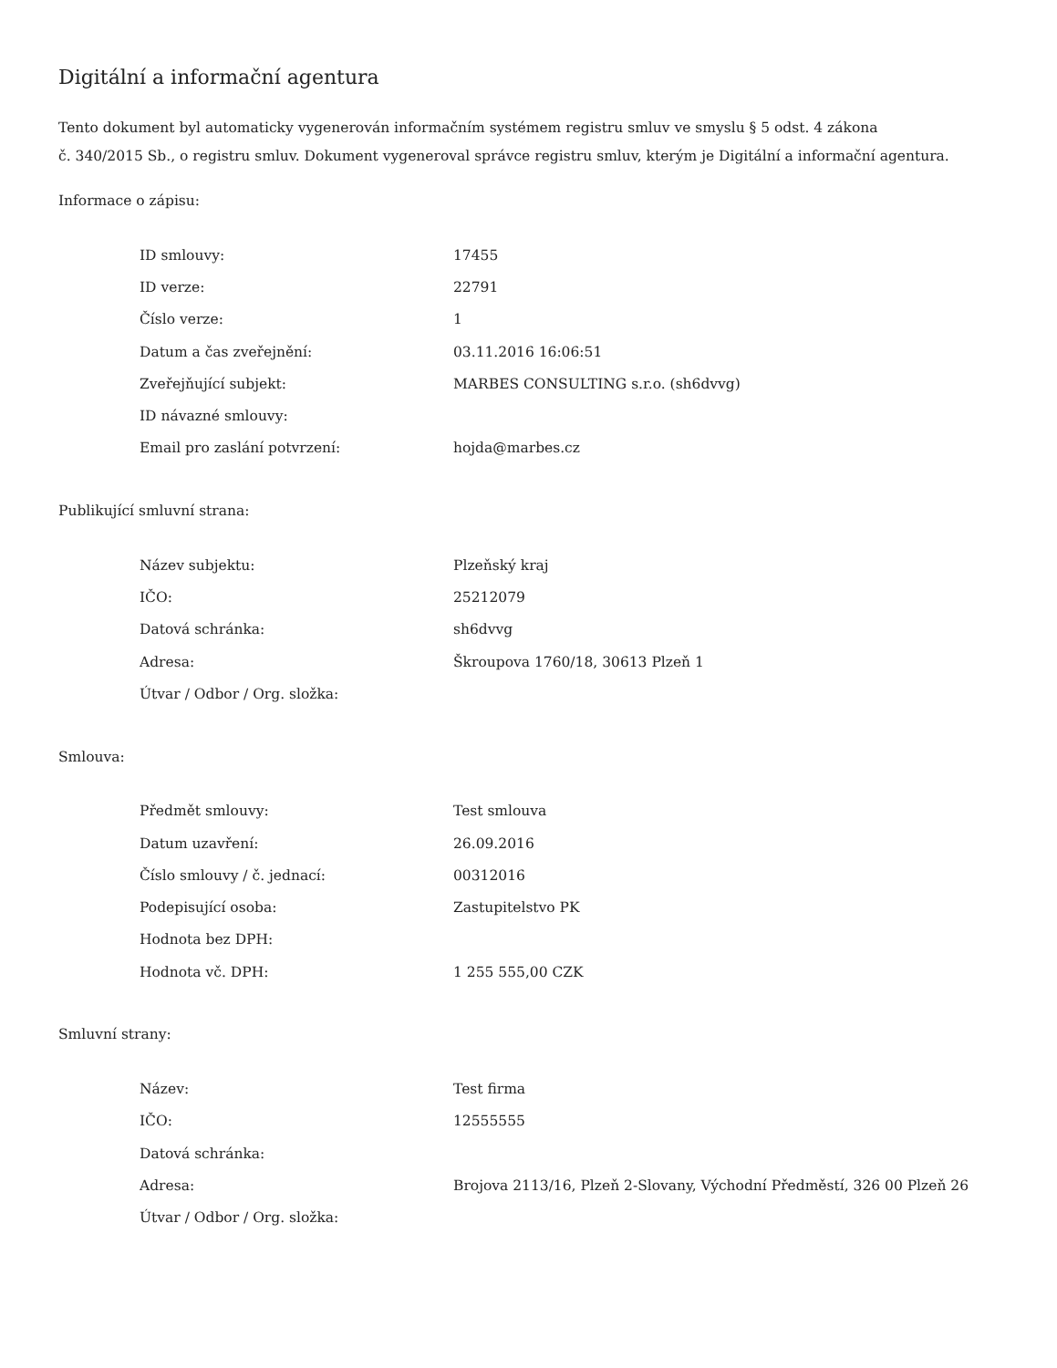Digitální a informační agentura
Tento dokument byl automaticky vygenerován informačním systémem registru smluv ve smyslu § 5 odst. 4 zákona
č. 340/2015 Sb., o registru smluv. Dokument vygeneroval správce registru smluv, kterým je Digitální a informační agentura.
Informace o zápisu:
| ID smlouvy: | 17455 |
| ID verze: | 22791 |
| Číslo verze: | 1 |
| Datum a čas zveřejnění: | 03.11.2016 16:06:51 |
| Zveřejňující subjekt: | MARBES CONSULTING s.r.o. (sh6dvvg) |
| ID návazné smlouvy: | |
| Email pro zaslání potvrzení: | hojda@marbes.cz |
Publikující smluvní strana:
| Název subjektu: | Plzeňský kraj |
| IČO: | 25212079 |
| Datová schránka: | sh6dvvg |
| Adresa: | Škroupova 1760/18, 30613 Plzeň 1 |
| Útvar / Odbor / Org. složka: | |
Smlouva:
| Předmět smlouvy: | Test smlouva |
| Datum uzavření: | 26.09.2016 |
| Číslo smlouvy / č. jednací: | 00312016 |
| Podepisující osoba: | Zastupitelstvo PK |
| Hodnota bez DPH: | |
| Hodnota vč. DPH: | 1 255 555,00 CZK |
Smluvní strany:
| Název: | Test firma |
| IČO: | 12555555 |
| Datová schránka: | |
| Adresa: | Brojova 2113/16, Plzeň 2-Slovany, Východní Předměstí, 326 00 Plzeň 26 |
| Útvar / Odbor / Org. složka: | |